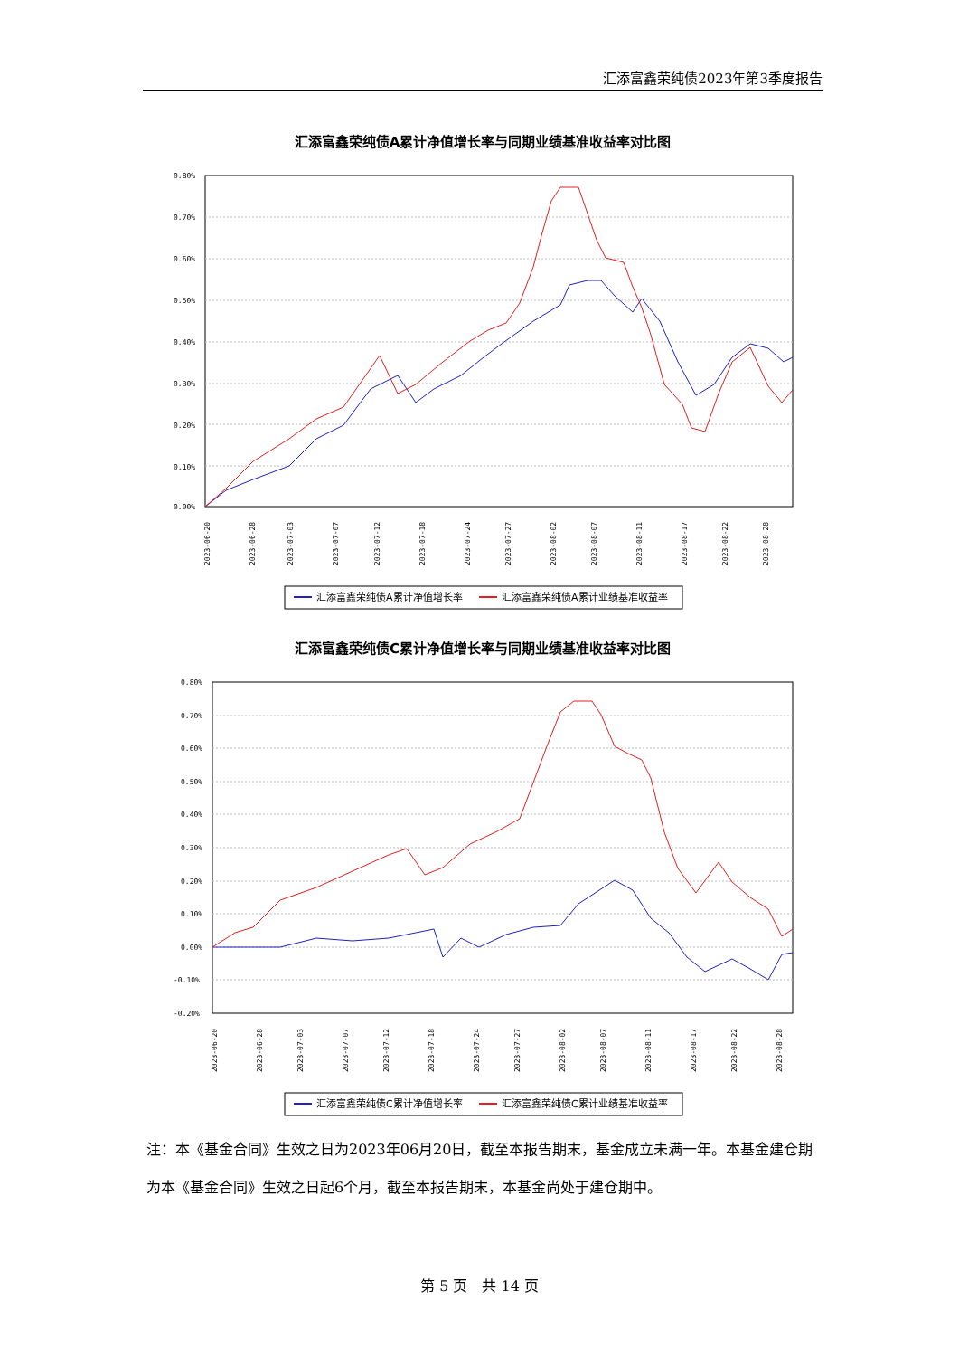汇添富鑫荣纯债2023年第3季度报告
汇添富鑫荣纯债A累计净值增长率与同期业绩基准收益率对比图
0.80%
0.70%
0.60%
0.50%
0.40%
0.30%
0.20%
0.10%
0.00%
2023-06-20
2023-06-28
2023-07-03
2023-07-07
2023-07-12
2023-07-18
2023-07-24
2023-07-27
2023-08-02
2023-08-07
2023-08-11
2023-08-17
2023-08-22
2023-08-28
汇添富鑫荣纯债A累计净值增长率
汇添富鑫荣纯债A累计业绩基准收益率
汇添富鑫荣纯债C累计净值增长率与同期业绩基准收益率对比图
0.80%
0.70%
0.60%
0.50%
0.40%
0.30%
0.20%
0.10%
0.00%
-0.10%
-0.20%
2023-06-20
2023-06-28
2023-07-03
2023-07-07
2023-07-12
2023-07-18
2023-07-24
2023-07-27
2023-08-02
2023-08-07
2023-08-11
2023-08-17
2023-08-22
2023-08-28
汇添富鑫荣纯债C累计净值增长率
汇添富鑫荣纯债C累计业绩基准收益率
注：本《基金合同》生效之日为2023年06月20日，截至本报告期末，基金成立未满一年。本基金建仓期为本《基金合同》生效之日起6个月，截至本报告期末，本基金尚处于建仓期中。
第 5 页　共 14 页